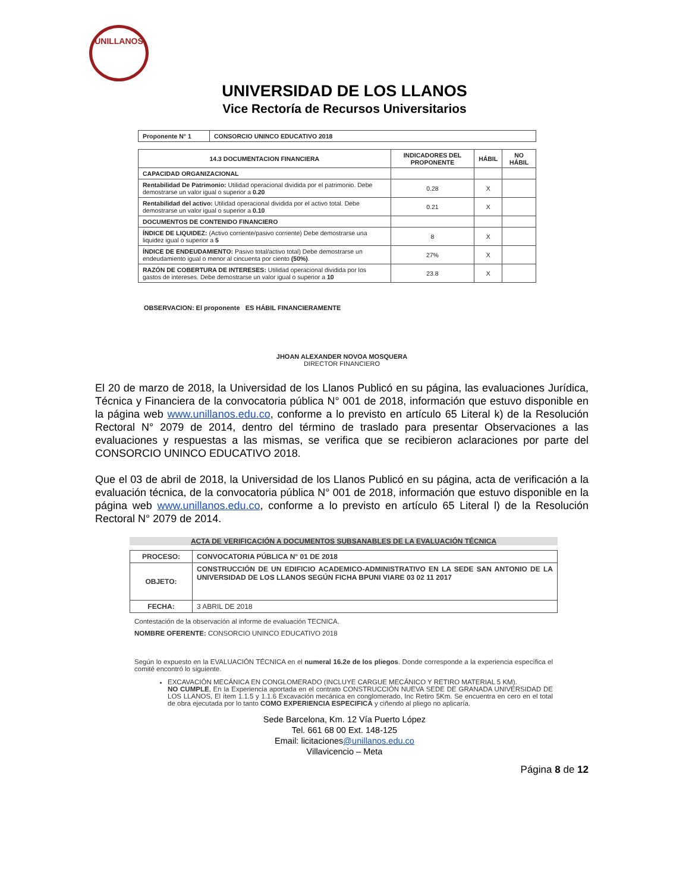UNILLANOS
UNIVERSIDAD DE LOS LLANOS
Vice Rectoría de Recursos Universitarios
| Proponente N° 1 | CONSORCIO UNINCO EDUCATIVO 2018 |
| 14.3 DOCUMENTACION FINANCIERA | INDICADORES DEL PROPONENTE | HÁBIL | NO HÁBIL |
| --- | --- | --- | --- |
| CAPACIDAD ORGANIZACIONAL | | | |
| Rentabilidad De Patrimonio: Utilidad operacional dividida por el patrimonio. Debe demostrarse un valor igual o superior a 0.20 | 0.28 | X | |
| Rentabilidad del activo: Utilidad operacional dividida por el activo total. Debe demostrarse un valor igual o superior a 0.10 | 0.21 | X | |
| DOCUMENTOS DE CONTENIDO FINANCIERO | | | |
| ÍNDICE DE LIQUIDEZ: (Activo corriente/pasivo corriente) Debe demostrarse una liquidez igual o superior a 5 | 8 | X | |
| ÍNDICE DE ENDEUDAMIENTO: Pasivo total/activo total) Debe demostrarse un endeudamiento igual o menor al cincuenta por ciento (50%) . | 27% | X | |
| RAZÓN DE COBERTURA DE INTERESES: Utilidad operacional dividida por los gastos de intereses. Debe demostrarse un valor igual o superior a 10 | 23.8 | X | |
OBSERVACION: El proponente ES HÁBIL FINANCIERAMENTE
JHOAN ALEXANDER NOVOA MOSQUERA
DIRECTOR FINANCIERO
El 20 de marzo de 2018, la Universidad de los Llanos Publicó en su página, las evaluaciones Jurídica, Técnica y Financiera de la convocatoria pública N° 001 de 2018, información que estuvo disponible en la página web www.unillanos.edu.co, conforme a lo previsto en artículo 65 Literal k) de la Resolución Rectoral N° 2079 de 2014, dentro del término de traslado para presentar Observaciones a las evaluaciones y respuestas a las mismas, se verifica que se recibieron aclaraciones por parte del CONSORCIO UNINCO EDUCATIVO 2018.
Que el 03 de abril de 2018, la Universidad de los Llanos Publicó en su página, acta de verificación a la evaluación técnica, de la convocatoria pública N° 001 de 2018, información que estuvo disponible en la página web www.unillanos.edu.co, conforme a lo previsto en artículo 65 Literal l) de la Resolución Rectoral N° 2079 de 2014.
ACTA DE VERIFICACIÓN A DOCUMENTOS SUBSANABLES DE LA EVALUACIÓN TÉCNICA
| PROCESO: | CONVOCATORIA PÚBLICA N° 01 DE 2018 |
| OBJETO: | CONSTRUCCIÓN DE UN EDIFICIO ACADEMICO-ADMINISTRATIVO EN LA SEDE SAN ANTONIO DE LA UNIVERSIDAD DE LOS LLANOS SEGÚN FICHA BPUNI VIARE 03 02 11 2017 |
| FECHA: | 3 ABRIL DE 2018 |
Contestación de la observación al informe de evaluación TECNICA.
NOMBRE OFERENTE: CONSORCIO UNINCO EDUCATIVO 2018
Según lo expuesto en la EVALUACIÓN TÉCNICA en el numeral 16.2e de los pliegos. Donde corresponde a la experiencia específica el comité encontró lo siguiente.
EXCAVACIÓN MECÁNICA EN CONGLOMERADO (INCLUYE CARGUE MECÁNICO Y RETIRO MATERIAL 5 KM).
NO CUMPLE, En la Experiencia aportada en el contrato CONSTRUCCIÓN NUEVA SEDE DE GRANADA UNIVERSIDAD DE LOS LLANOS, El ítem 1.1.5 y 1.1.6 Excavación mecánica en conglomerado, Inc Retiro 5Km. Se encuentra en cero en el total de obra ejecutada por lo tanto COMO EXPERIENCIA ESPECIFICA y ciñendo al pliego no aplicaría.
Sede Barcelona, Km. 12 Vía Puerto López
Tel. 661 68 00 Ext. 148-125
Email: licitaciones@unillanos.edu.co
Villavicencio – Meta
Página 8 de 12